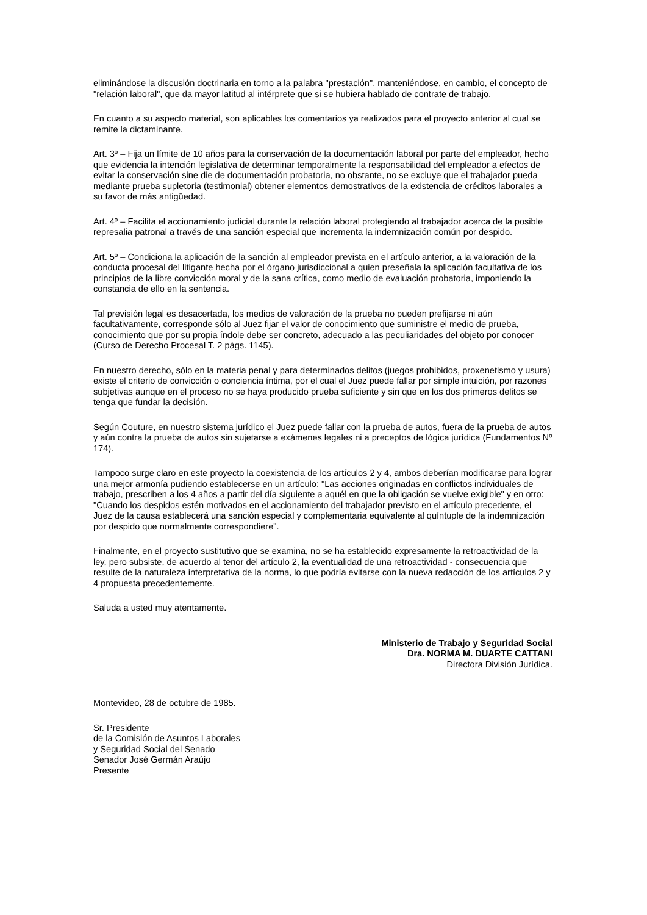eliminándose la discusión doctrinaria en torno a la palabra "prestación", manteniéndose, en cambio, el concepto de "relación laboral", que da mayor latitud al intérprete que si se hubiera hablado de contrate de trabajo.
En cuanto a su aspecto material, son aplicables los comentarios ya realizados para el proyecto anterior al cual se remite la dictaminante.
Art. 3º – Fija un límite de 10 años para la conservación de la documentación laboral por parte del empleador, hecho que evidencia la intención legislativa de determinar temporalmente la responsabilidad del empleador a efectos de evitar la conservación sine die de documentación probatoria, no obstante, no se excluye que el trabajador pueda mediante prueba supletoria (testimonial) obtener elementos demostrativos de la existencia de créditos laborales a su favor de más antigüedad.
Art. 4º – Facilita el accionamiento judicial durante la relación laboral protegiendo al trabajador acerca de la posible represalia patronal a través de una sanción especial que incrementa la indemnización común por despido.
Art. 5º – Condiciona la aplicación de la sanción al empleador prevista en el artículo anterior, a la valoración de la conducta procesal del litigante hecha por el órgano jurisdiccional a quien preseñala la aplicación facultativa de los principios de la libre convicción moral y de la sana crítica, como medio de evaluación probatoria, imponiendo la constancia de ello en la sentencia.
Tal previsión legal es desacertada, los medios de valoración de la prueba no pueden prefijarse ni aún facultativamente, corresponde sólo al Juez fijar el valor de conocimiento que suministre el medio de prueba, conocimiento que por su propia índole debe ser concreto, adecuado a las peculiaridades del objeto por conocer (Curso de Derecho Procesal T. 2 págs. 1145).
En nuestro derecho, sólo en la materia penal y para determinados delitos (juegos prohibidos, proxenetismo y usura) existe el criterio de convicción o conciencia íntima, por el cual el Juez puede fallar por simple intuición, por razones subjetivas aunque en el proceso no se haya producido prueba suficiente y sin que en los dos primeros delitos se tenga que fundar la decisión.
Según Couture, en nuestro sistema jurídico el Juez puede fallar con la prueba de autos, fuera de la prueba de autos y aún contra la prueba de autos sin sujetarse a exámenes legales ni a preceptos de lógica jurídica (Fundamentos Nº 174).
Tampoco surge claro en este proyecto la coexistencia de los artículos 2 y 4, ambos deberían modificarse para lograr una mejor armonía pudiendo establecerse en un artículo: "Las acciones originadas en conflictos individuales de trabajo, prescriben a los 4 años a partir del día siguiente a aquél en que la obligación se vuelve exigible" y en otro: "Cuando los despidos estén motivados en el accionamiento del trabajador previsto en el artículo precedente, el Juez de la causa establecerá una sanción especial y complementaria equivalente al quíntuple de la indemnización por despido que normalmente correspondiere".
Finalmente, en el proyecto sustitutivo que se examina, no se ha establecido expresamente la retroactividad de la ley, pero subsiste, de acuerdo al tenor del artículo 2, la eventualidad de una retroactividad - consecuencia que resulte de la naturaleza interpretativa de la norma, lo que podría evitarse con la nueva redacción de los artículos 2 y 4 propuesta precedentemente.
Saluda a usted muy atentamente.
Ministerio de Trabajo y Seguridad Social
Dra. NORMA M. DUARTE CATTANI
Directora División Jurídica.
Montevideo, 28 de octubre de 1985.
Sr. Presidente
de la Comisión de Asuntos Laborales
y Seguridad Social del Senado
Senador José Germán Araújo
Presente